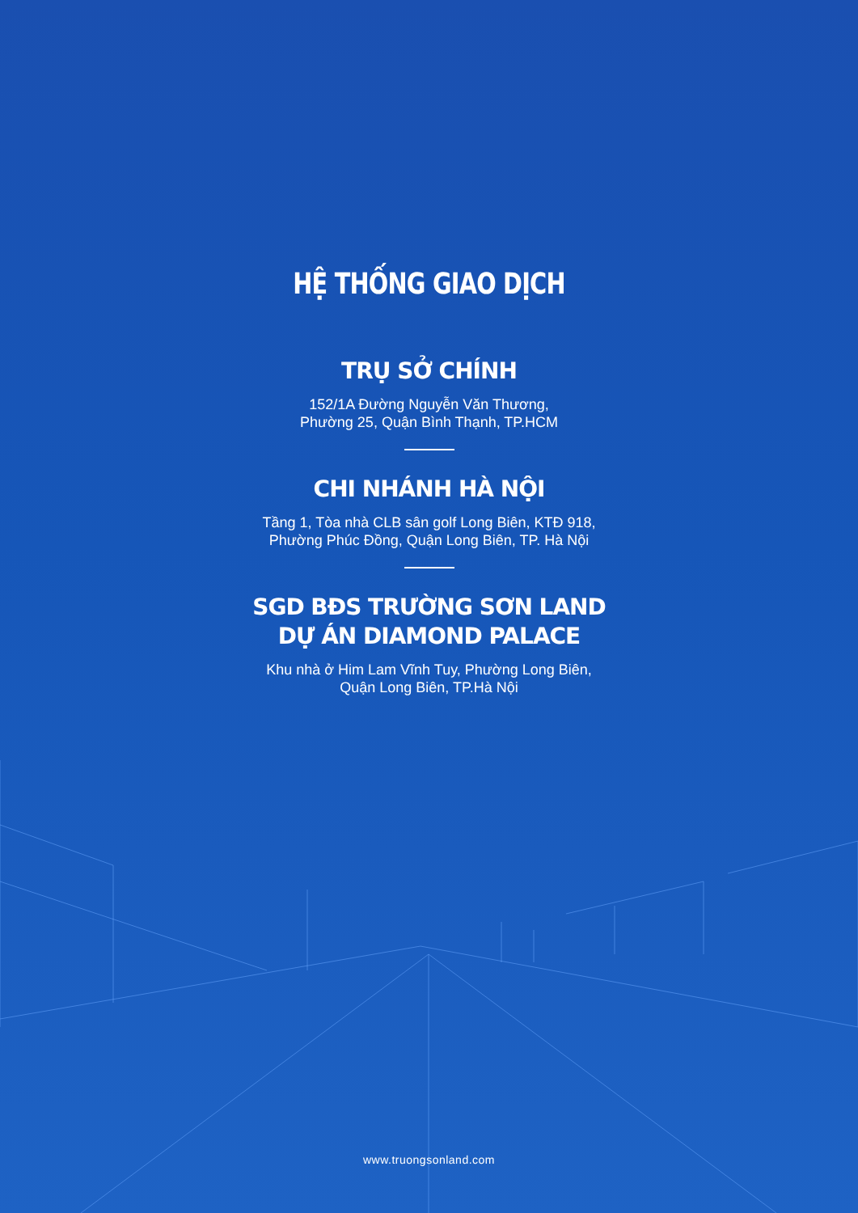HỆ THỐNG GIAO DỊCH
TRỤ SỞ CHÍNH
152/1A Đường Nguyễn Văn Thương,
Phường 25, Quận Bình Thạnh, TP.HCM
CHI NHÁNH HÀ NỘI
Tầng 1, Tòa nhà CLB sân golf Long Biên, KTĐ 918,
Phường Phúc Đồng, Quận Long Biên, TP. Hà Nội
SGD BĐS TRƯỜNG SƠN LAND
DỰ ÁN DIAMOND PALACE
Khu nhà ở Him Lam Vĩnh Tuy, Phường Long Biên,
Quận Long Biên, TP.Hà Nội
www.truongsonland.com